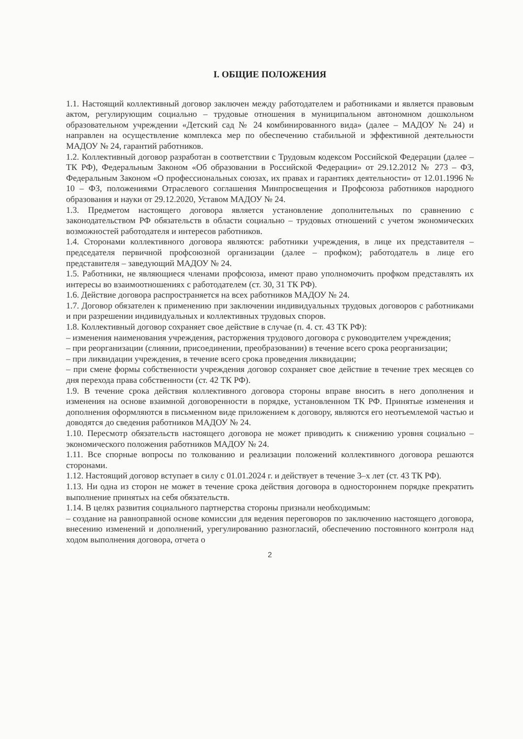I. ОБЩИЕ ПОЛОЖЕНИЯ
1.1. Настоящий коллективный договор заключен между работодателем и работниками и является правовым актом, регулирующим социально – трудовые отношения в муниципальном автономном дошкольном образовательном учреждении «Детский сад № 24 комбинированного вида» (далее – МАДОУ № 24) и направлен на осуществление комплекса мер по обеспечению стабильной и эффективной деятельности МАДОУ № 24, гарантий работников.
1.2. Коллективный договор разработан в соответствии с Трудовым кодексом Российской Федерации (далее – ТК РФ), Федеральным Законом «Об образовании в Российской Федерации» от 29.12.2012 № 273 – ФЗ, Федеральным Законом «О профессиональных союзах, их правах и гарантиях деятельности» от 12.01.1996 № 10 – ФЗ, положениями Отраслевого соглашения Минпросвещения и Профсоюза работников народного образования и науки от 29.12.2020, Уставом МАДОУ № 24.
1.3. Предметом настоящего договора является установление дополнительных по сравнению с законодательством РФ обязательств в области социально – трудовых отношений с учетом экономических возможностей работодателя и интересов работников.
1.4. Сторонами коллективного договора являются: работники учреждения, в лице их представителя – председателя первичной профсоюзной организации (далее – профком); работодатель в лице его представителя – заведующий МАДОУ № 24.
1.5. Работники, не являющиеся членами профсоюза, имеют право уполномочить профком представлять их интересы во взаимоотношениях с работодателем (ст. 30, 31 ТК РФ).
1.6. Действие договора распространяется на всех работников МАДОУ № 24.
1.7. Договор обязателен к применению при заключении индивидуальных трудовых договоров с работниками и при разрешении индивидуальных и коллективных трудовых споров.
1.8. Коллективный договор сохраняет свое действие в случае (п. 4. ст. 43 ТК РФ):
– изменения наименования учреждения, расторжения трудового договора с руководителем учреждения;
– при реорганизации (слиянии, присоединении, преобразовании) в течение всего срока реорганизации;
– при ликвидации учреждения, в течение всего срока проведения ликвидации;
– при смене формы собственности учреждения договор сохраняет свое действие в течение трех месяцев со дня перехода права собственности (ст. 42 ТК РФ).
1.9. В течение срока действия коллективного договора стороны вправе вносить в него дополнения и изменения на основе взаимной договоренности в порядке, установленном ТК РФ. Принятые изменения и дополнения оформляются в письменном виде приложением к договору, являются его неотъемлемой частью и доводятся до сведения работников МАДОУ № 24.
1.10. Пересмотр обязательств настоящего договора не может приводить к снижению уровня социально – экономического положения работников МАДОУ № 24.
1.11. Все спорные вопросы по толкованию и реализации положений коллективного договора решаются сторонами.
1.12. Настоящий договор вступает в силу с 01.01.2024 г. и действует в течение 3–х лет (ст. 43 ТК РФ).
1.13. Ни одна из сторон не может в течение срока действия договора в одностороннем порядке прекратить выполнение принятых на себя обязательств.
1.14. В целях развития социального партнерства стороны признали необходимым:
– создание на равноправной основе комиссии для ведения переговоров по заключению настоящего договора, внесению изменений и дополнений, урегулированию разногласий, обеспечению постоянного контроля над ходом выполнения договора, отчета о
2